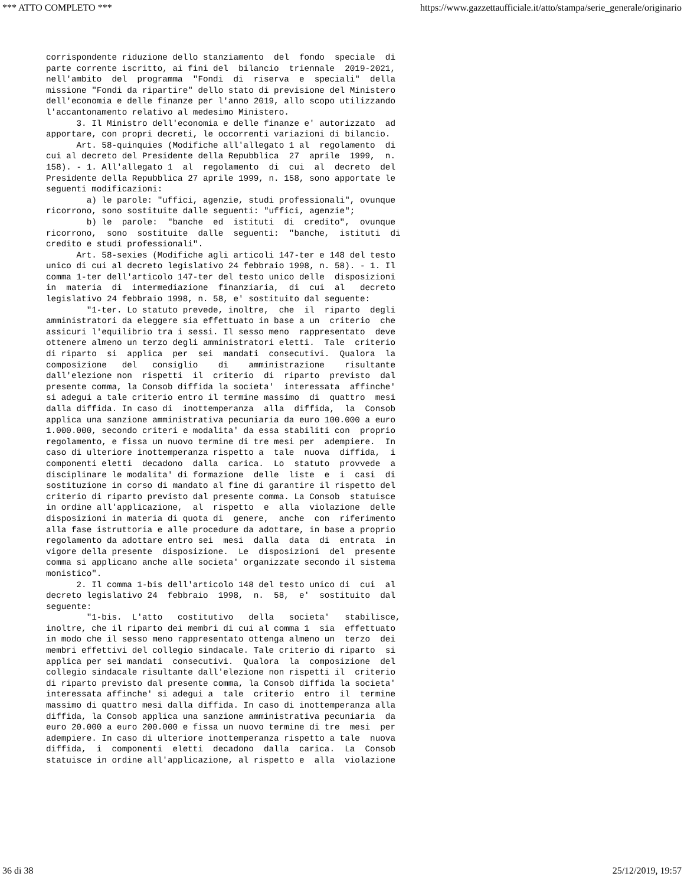*** ATTO COMPLETO *** https://www.gazzettaufficiale.it/atto/stampa/serie_generale/originario
corrispondente riduzione dello stanziamento del fondo speciale di parte corrente iscritto, ai fini del bilancio triennale 2019-2021, nell'ambito del programma "Fondi di riserva e speciali" della missione "Fondi da ripartire" dello stato di previsione del Ministero dell'economia e delle finanze per l'anno 2019, allo scopo utilizzando l'accantonamento relativo al medesimo Ministero. 3. Il Ministro dell'economia e delle finanze e' autorizzato ad apportare, con propri decreti, le occorrenti variazioni di bilancio. Art. 58-quinquies (Modifiche all'allegato 1 al regolamento di cui al decreto del Presidente della Repubblica 27 aprile 1999, n. 158). - 1. All'allegato 1 al regolamento di cui al decreto del Presidente della Repubblica 27 aprile 1999, n. 158, sono apportate le seguenti modificazioni: a) le parole: "uffici, agenzie, studi professionali", ovunque ricorrono, sono sostituite dalle seguenti: "uffici, agenzie"; b) le parole: "banche ed istituti di credito", ovunque ricorrono, sono sostituite dalle seguenti: "banche, istituti di credito e studi professionali". Art. 58-sexies (Modifiche agli articoli 147-ter e 148 del testo unico di cui al decreto legislativo 24 febbraio 1998, n. 58). - 1. Il comma 1-ter dell'articolo 147-ter del testo unico delle disposizioni in materia di intermediazione finanziaria, di cui al decreto legislativo 24 febbraio 1998, n. 58, e' sostituito dal seguente: "1-ter. Lo statuto prevede, inoltre, che il riparto degli amministratori da eleggere sia effettuato in base a un criterio che assicuri l'equilibrio tra i sessi. Il sesso meno rappresentato deve ottenere almeno un terzo degli amministratori eletti. Tale criterio di riparto si applica per sei mandati consecutivi. Qualora la composizione del consiglio di amministrazione risultante dall'elezione non rispetti il criterio di riparto previsto dal presente comma, la Consob diffida la societa' interessata affinche' si adegui a tale criterio entro il termine massimo di quattro mesi dalla diffida. In caso di inottemperanza alla diffida, la Consob applica una sanzione amministrativa pecuniaria da euro 100.000 a euro 1.000.000, secondo criteri e modalita' da essa stabiliti con proprio regolamento, e fissa un nuovo termine di tre mesi per adempiere. In caso di ulteriore inottemperanza rispetto a tale nuova diffida, i componenti eletti decadono dalla carica. Lo statuto provvede a disciplinare le modalita' di formazione delle liste e i casi di sostituzione in corso di mandato al fine di garantire il rispetto del criterio di riparto previsto dal presente comma. La Consob statuisce in ordine all'applicazione, al rispetto e alla violazione delle disposizioni in materia di quota di genere, anche con riferimento alla fase istruttoria e alle procedure da adottare, in base a proprio regolamento da adottare entro sei mesi dalla data di entrata in vigore della presente disposizione. Le disposizioni del presente comma si applicano anche alle societa' organizzate secondo il sistema monistico". 2. Il comma 1-bis dell'articolo 148 del testo unico di cui al decreto legislativo 24 febbraio 1998, n. 58, e' sostituito dal seguente: "1-bis. L'atto costitutivo della societa' stabilisce, inoltre, che il riparto dei membri di cui al comma 1 sia effettuato in modo che il sesso meno rappresentato ottenga almeno un terzo dei membri effettivi del collegio sindacale. Tale criterio di riparto si applica per sei mandati consecutivi. Qualora la composizione del collegio sindacale risultante dall'elezione non rispetti il criterio di riparto previsto dal presente comma, la Consob diffida la societa' interessata affinche' si adegui a tale criterio entro il termine massimo di quattro mesi dalla diffida. In caso di inottemperanza alla diffida, la Consob applica una sanzione amministrativa pecuniaria da euro 20.000 a euro 200.000 e fissa un nuovo termine di tre mesi per adempiere. In caso di ulteriore inottemperanza rispetto a tale nuova diffida, i componenti eletti decadono dalla carica. La Consob statuisce in ordine all'applicazione, al rispetto e alla violazione
36 di 38 25/12/2019, 19:57